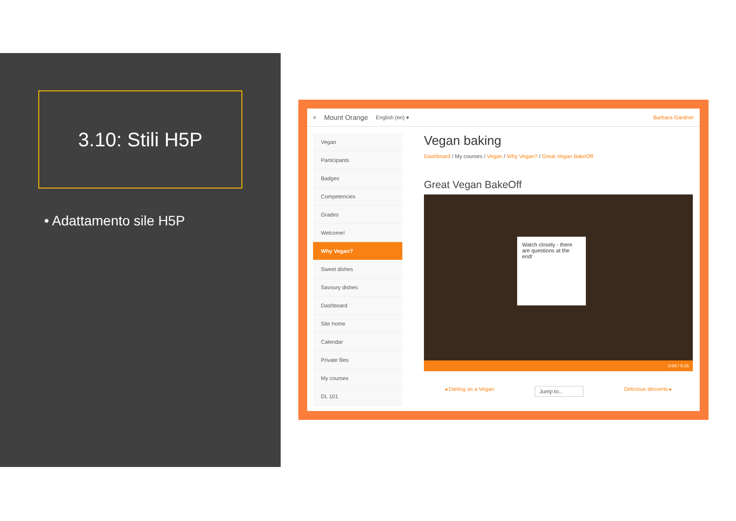3.10: Stili H5P
• Adattamento sile H5P
≡ Mount Orange English (en) ▾ Barbara Gardner
Vegan
Participants
Badges
Competencies
Grades
Welcome!
Why Vegan?
Sweet dishes
Savoury dishes
Dashboard
Site home
Calendar
Private files
My courses
DL 101
Vegan baking
Dashboard / My courses / Vegan / Why Vegan? / Great Vegan BakeOff
Great Vegan BakeOff
Watch closely - there are questions at the end!
0:04 / 0:16
◂ Dieting as a Vegan Jump to... Delicious desserts ▸